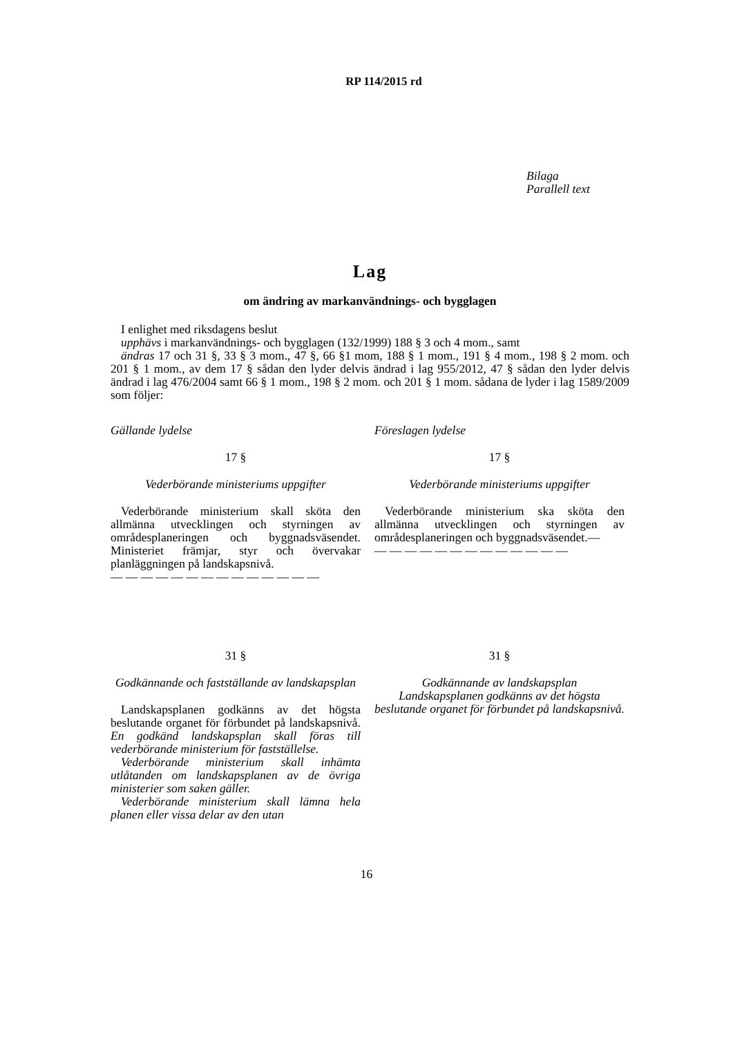RP 114/2015 rd
Bilaga
Parallell text
Lag
om ändring av markanvändnings- och bygglagen
I enlighet med riksdagens beslut
upphävs i markanvändnings- och bygglagen (132/1999) 188 § 3 och 4 mom., samt
ändras 17 och 31 §, 33 § 3 mom., 47 §, 66 §1 mom, 188 § 1 mom., 191 § 4 mom., 198 § 2 mom. och 201 § 1 mom., av dem 17 § sådan den lyder delvis ändrad i lag 955/2012, 47 § sådan den lyder delvis ändrad i lag 476/2004 samt 66 § 1 mom., 198 § 2 mom. och 201 § 1 mom. sådana de lyder i lag 1589/2009 som följer:
Gällande lydelse
17 §
Vederbörande ministeriums uppgifter
Vederbörande ministerium skall sköta den allmänna utvecklingen och styrningen av områdesplaneringen och byggnadsväsendet. Ministeriet främjar, styr och övervakar planläggningen på landskapsnivå.
— — — — — — — — — — — — — —
31 §
Godkännande och fastställande av landskapsplan
Landskapsplanen godkänns av det högsta beslutande organet för förbundet på landskapsnivå. En godkänd landskapsplan skall föras till vederbörande ministerium för fastställelse.
Vederbörande ministerium skall inhämta utlåtanden om landskapsplanen av de övriga ministerier som saken gäller.
Vederbörande ministerium skall lämna hela planen eller vissa delar av den utan
Föreslagen lydelse
17 §
Vederbörande ministeriums uppgifter
Vederbörande ministerium ska sköta den allmänna utvecklingen och styrningen av områdesplaneringen och byggnadsväsendet.—
— — — — — — — — — — — — —
31 §
Godkännande av landskapsplan
Landskapsplanen godkänns av det högsta beslutande organet för förbundet på landskapsnivå.
16